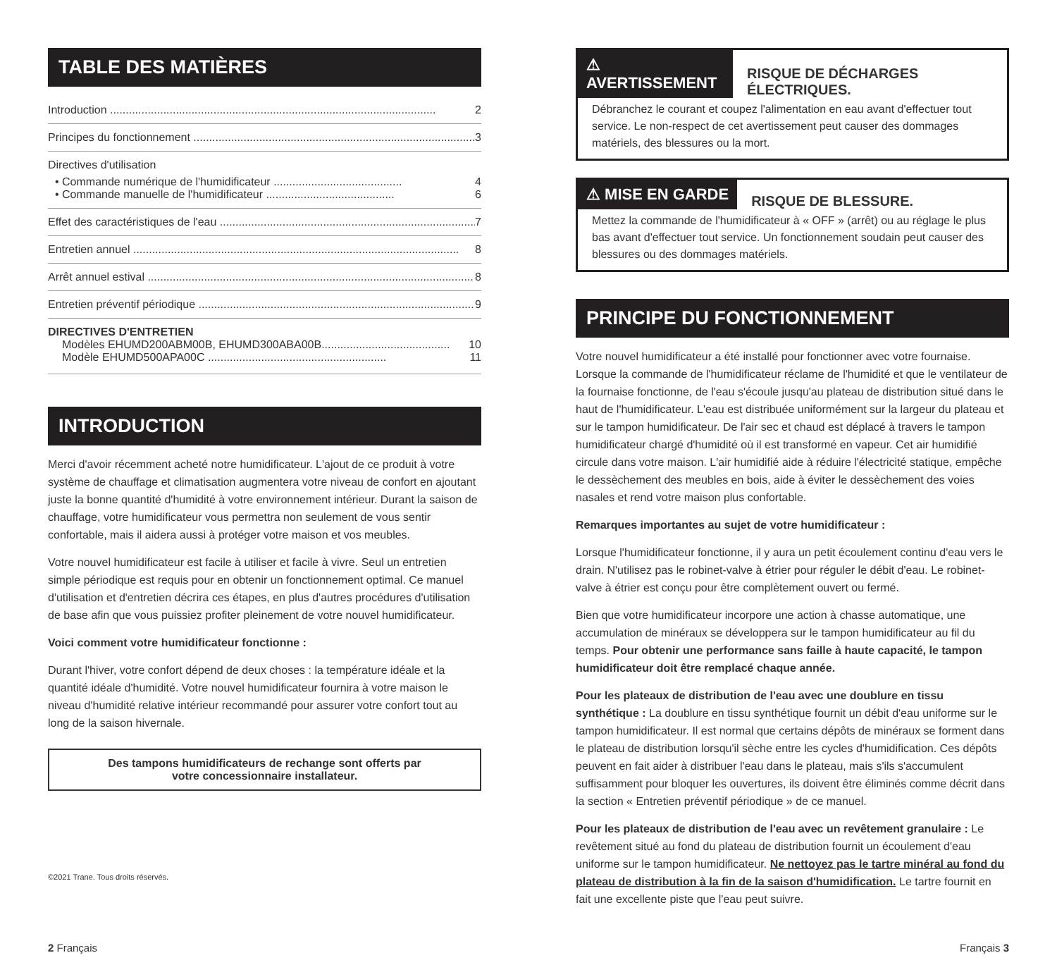TABLE DES MATIÈRES
Introduction 2
Principes du fonctionnement 3
Directives d'utilisation
• Commande numérique de l'humidificateur ......................................... 4
• Commande manuelle de l'humidificateur ......................................... 6
Effet des caractéristiques de l'eau 7
Entretien annuel 8
Arrêt annuel estival 8
Entretien préventif périodique 9
DIRECTIVES D'ENTRETIEN
Modèles EHUMD200ABM00B, EHUMD300ABA00B......................................... 10
Modèle EHUMD500APA00C ......................................................... 11
INTRODUCTION
Merci d'avoir récemment acheté notre humidificateur. L'ajout de ce produit à votre système de chauffage et climatisation augmentera votre niveau de confort en ajoutant juste la bonne quantité d'humidité à votre environnement intérieur. Durant la saison de chauffage, votre humidificateur vous permettra non seulement de vous sentir confortable, mais il aidera aussi à protéger votre maison et vos meubles.
Votre nouvel humidificateur est facile à utiliser et facile à vivre. Seul un entretien simple périodique est requis pour en obtenir un fonctionnement optimal. Ce manuel d'utilisation et d'entretien décrira ces étapes, en plus d'autres procédures d'utilisation de base afin que vous puissiez profiter pleinement de votre nouvel humidificateur.
Voici comment votre humidificateur fonctionne :
Durant l'hiver, votre confort dépend de deux choses : la température idéale et la quantité idéale d'humidité. Votre nouvel humidificateur fournira à votre maison le niveau d'humidité relative intérieur recommandé pour assurer votre confort tout au long de la saison hivernale.
Des tampons humidificateurs de rechange sont offerts par
votre concessionnaire installateur.
©2021 Trane. Tous droits réservés.
⚠ AVERTISSEMENT RISQUE DE DÉCHARGES ÉLECTRIQUES.
Débranchez le courant et coupez l'alimentation en eau avant d'effectuer tout service. Le non-respect de cet avertissement peut causer des dommages matériels, des blessures ou la mort.
⚠ MISE EN GARDE RISQUE DE BLESSURE.
Mettez la commande de l'humidificateur à « OFF » (arrêt) ou au réglage le plus bas avant d'effectuer tout service. Un fonctionnement soudain peut causer des blessures ou des dommages matériels.
PRINCIPE DU FONCTIONNEMENT
Votre nouvel humidificateur a été installé pour fonctionner avec votre fournaise. Lorsque la commande de l'humidificateur réclame de l'humidité et que le ventilateur de la fournaise fonctionne, de l'eau s'écoule jusqu'au plateau de distribution situé dans le haut de l'humidificateur. L'eau est distribuée uniformément sur la largeur du plateau et sur le tampon humidificateur. De l'air sec et chaud est déplacé à travers le tampon humidificateur chargé d'humidité où il est transformé en vapeur. Cet air humidifié circule dans votre maison. L'air humidifié aide à réduire l'électricité statique, empêche le dessèchement des meubles en bois, aide à éviter le dessèchement des voies nasales et rend votre maison plus confortable.
Remarques importantes au sujet de votre humidificateur :
Lorsque l'humidificateur fonctionne, il y aura un petit écoulement continu d'eau vers le drain. N'utilisez pas le robinet-valve à étrier pour réguler le débit d'eau. Le robinet-valve à étrier est conçu pour être complètement ouvert ou fermé.
Bien que votre humidificateur incorpore une action à chasse automatique, une accumulation de minéraux se développera sur le tampon humidificateur au fil du temps. Pour obtenir une performance sans faille à haute capacité, le tampon humidificateur doit être remplacé chaque année.
Pour les plateaux de distribution de l'eau avec une doublure en tissu synthétique : La doublure en tissu synthétique fournit un débit d'eau uniforme sur le tampon humidificateur. Il est normal que certains dépôts de minéraux se forment dans le plateau de distribution lorsqu'il sèche entre les cycles d'humidification. Ces dépôts peuvent en fait aider à distribuer l'eau dans le plateau, mais s'ils s'accumulent suffisamment pour bloquer les ouvertures, ils doivent être éliminés comme décrit dans la section « Entretien préventif périodique » de ce manuel.
Pour les plateaux de distribution de l'eau avec un revêtement granulaire : Le revêtement situé au fond du plateau de distribution fournit un écoulement d'eau uniforme sur le tampon humidificateur. Ne nettoyez pas le tartre minéral au fond du plateau de distribution à la fin de la saison d'humidification. Le tartre fournit en fait une excellente piste que l'eau peut suivre.
2 Français Français 3